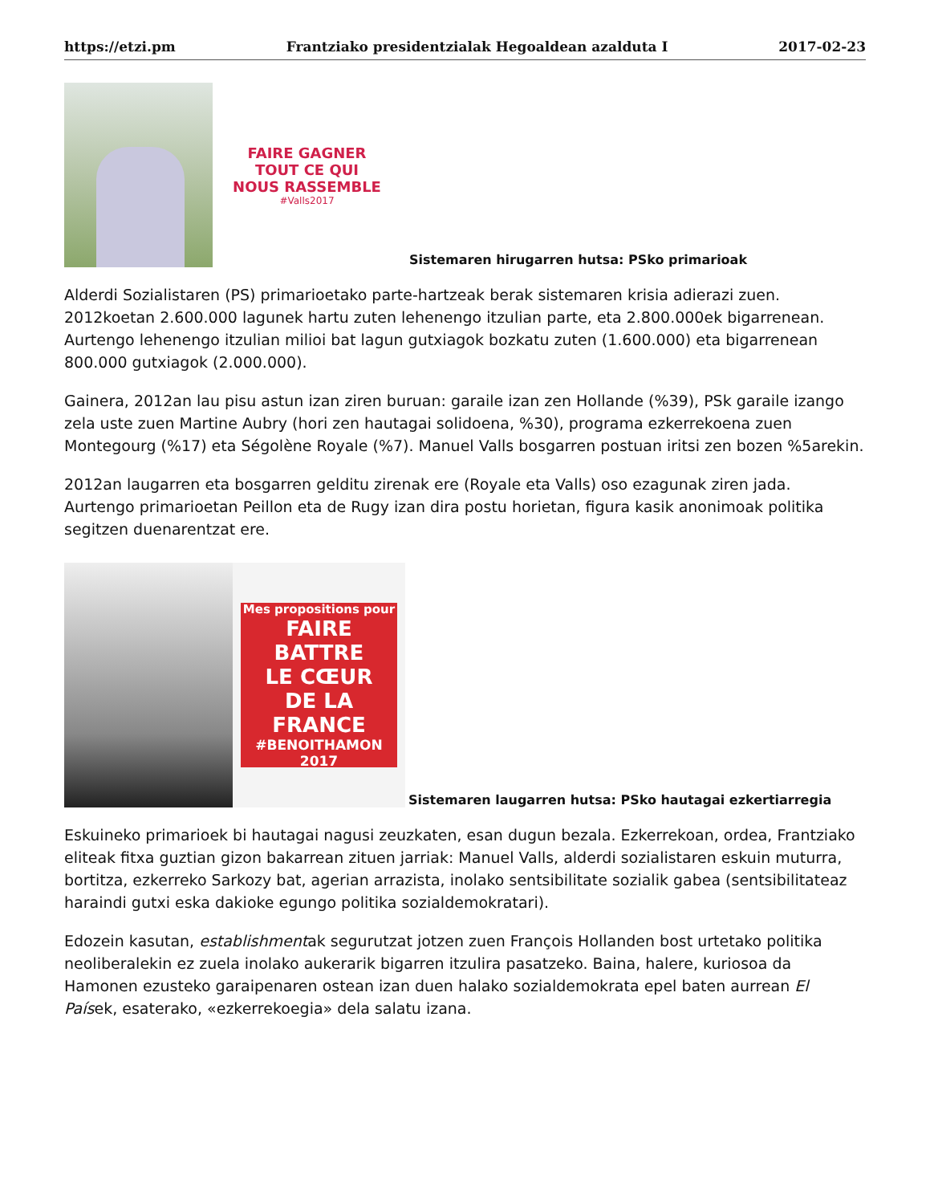https://etzi.pm Frantziako presidentzialak Hegoaldean azalduta I 2017-02-23
FAIRE GAGNER
TOUT CE QUI
NOUS RASSEMBLE
#Valls2017
Sistemaren hirugarren hutsa: PSko primarioak
Alderdi Sozialistaren (PS) primarioetako parte-hartzeak berak sistemaren krisia adierazi zuen. 2012koetan 2.600.000 lagunek hartu zuten lehenengo itzulian parte, eta 2.800.000ek bigarrenean. Aurtengo lehenengo itzulian milioi bat lagun gutxiagok bozkatu zuten (1.600.000) eta bigarrenean 800.000 gutxiagok (2.000.000).
Gainera, 2012an lau pisu astun izan ziren buruan: garaile izan zen Hollande (%39), PSk garaile izango zela uste zuen Martine Aubry (hori zen hautagai solidoena, %30), programa ezkerrekoena zuen Montegourg (%17) eta Ségolène Royale (%7). Manuel Valls bosgarren postuan iritsi zen bozen %5arekin.
2012an laugarren eta bosgarren gelditu zirenak ere (Royale eta Valls) oso ezagunak ziren jada. Aurtengo primarioetan Peillon eta de Rugy izan dira postu horietan, figura kasik anonimoak politika segitzen duenarentzat ere.
Mes propositions pour
FAIRE BATTRE
LE CŒUR
DE LA FRANCE
#BENOITHAMON 2017
Sistemaren laugarren hutsa: PSko hautagai ezkertiarregia
Eskuineko primarioek bi hautagai nagusi zeuzkaten, esan dugun bezala. Ezkerrekoan, ordea, Frantziako eliteak fitxa guztian gizon bakarrean zituen jarriak: Manuel Valls, alderdi sozialistaren eskuin muturra, bortitza, ezkerreko Sarkozy bat, agerian arrazista, inolako sentsibilitate sozialik gabea (sentsibilitateaz haraindi gutxi eska dakioke egungo politika sozialdemokratari).
Edozein kasutan, establishmentak segurutzat jotzen zuen François Hollanden bost urtetako politika neoliberalekin ez zuela inolako aukerarik bigarren itzulira pasatzeko. Baina, halere, kuriosoa da Hamonen ezusteko garaipenaren ostean izan duen halako sozialdemokrata epel baten aurrean El Paísek, esaterako, «ezkerrekoegia» dela salatu izana.